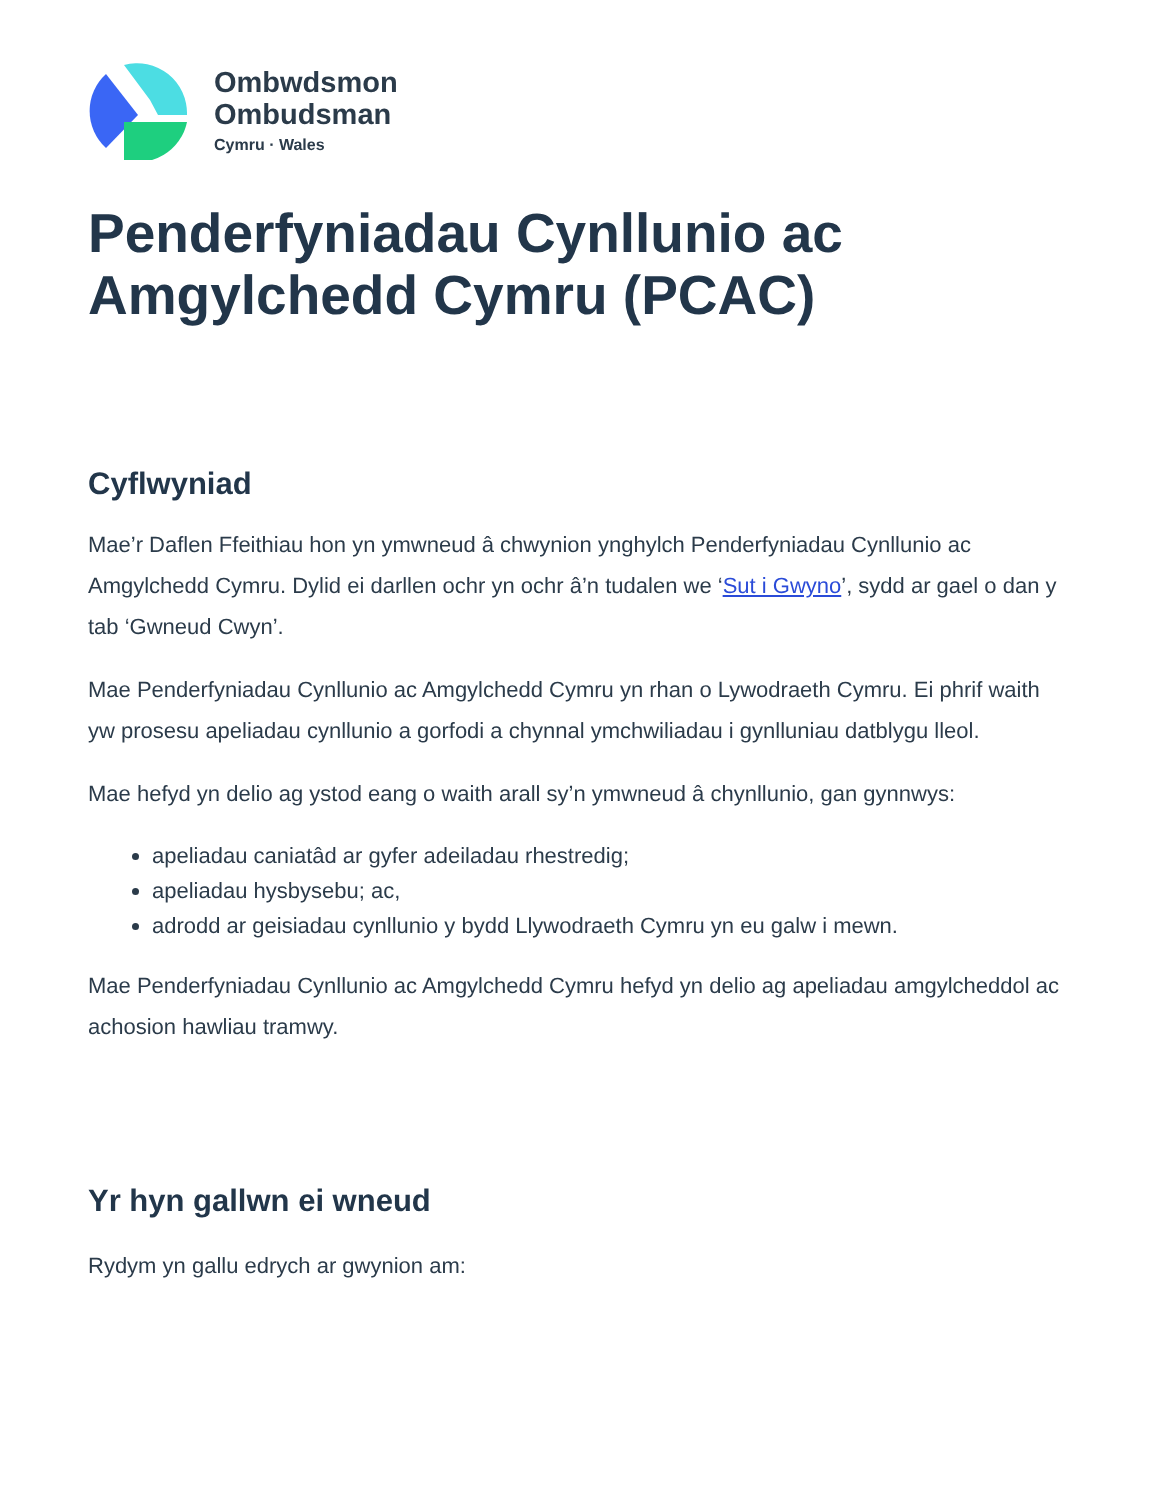Ombwdsmon
Ombudsman
Cymru · Wales
Penderfyniadau Cynllunio ac Amgylchedd Cymru (PCAC)
Cyflwyniad
Mae’r Daflen Ffeithiau hon yn ymwneud â chwynion ynghylch Penderfyniadau Cynllunio ac Amgylchedd Cymru. Dylid ei darllen ochr yn ochr â’n tudalen we ‘Sut i Gwyno’, sydd ar gael o dan y tab ‘Gwneud Cwyn’.
Mae Penderfyniadau Cynllunio ac Amgylchedd Cymru yn rhan o Lywodraeth Cymru. Ei phrif waith yw prosesu apeliadau cynllunio a gorfodi a chynnal ymchwiliadau i gynlluniau datblygu lleol.
Mae hefyd yn delio ag ystod eang o waith arall sy’n ymwneud â chynllunio, gan gynnwys:
apeliadau caniatâd ar gyfer adeiladau rhestredig;
apeliadau hysbysebu; ac,
adrodd ar geisiadau cynllunio y bydd Llywodraeth Cymru yn eu galw i mewn.
Mae Penderfyniadau Cynllunio ac Amgylchedd Cymru hefyd yn delio ag apeliadau amgylcheddol ac achosion hawliau tramwy.
Yr hyn gallwn ei wneud
Rydym yn gallu edrych ar gwynion am: